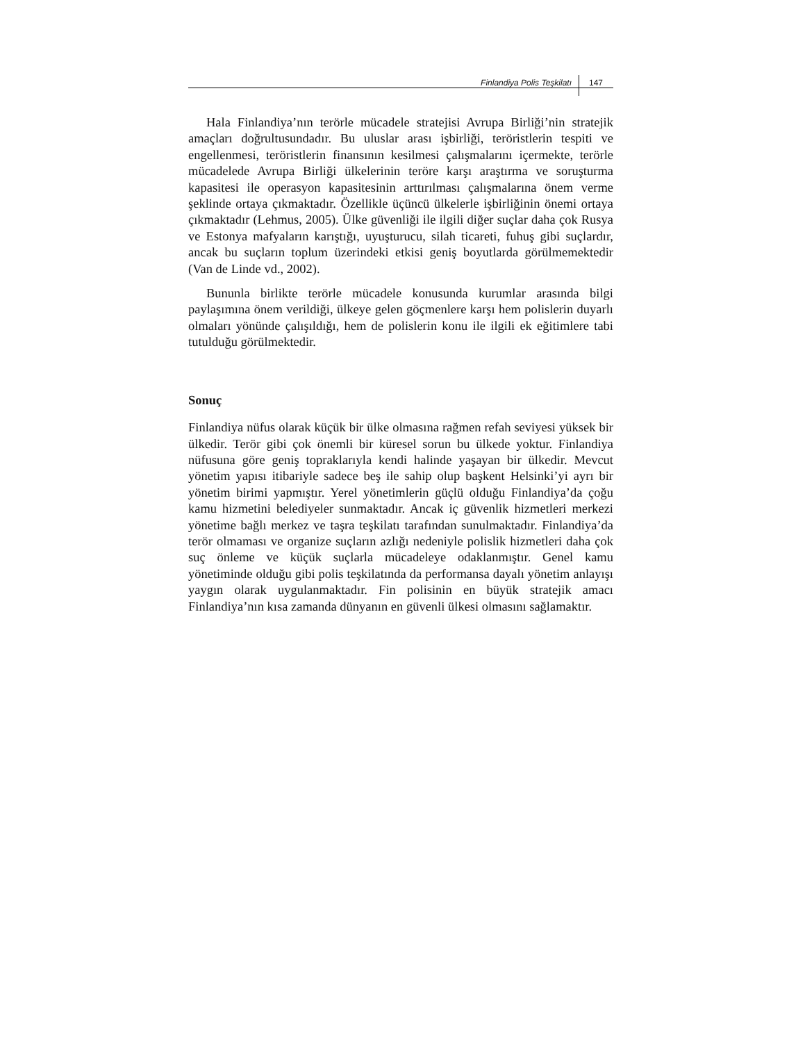Finlandiya Polis Teşkilatı 147
Hala Finlandiya’nın terörle mücadele stratejisi Avrupa Birliği’nin stratejik amaçları doğrultusundadır. Bu uluslar arası işbirliği, teröristlerin tespiti ve engellenmesi, teröristlerin finansının kesilmesi çalışmalarını içermekte, terörle mücadelede Avrupa Birliği ülkelerinin teröre karşı araştırma ve soruşturma kapasitesi ile operasyon kapasitesinin arttırılması çalışmalarına önem verme şeklinde ortaya çıkmaktadır. Özellikle üçüncü ülkelerle işbirliğinin önemi ortaya çıkmaktadır (Lehmus, 2005). Ülke güvenliği ile ilgili diğer suçlar daha çok Rusya ve Estonya mafyaların karıştığı, uyuşturucu, silah ticareti, fuhuş gibi suçlardır, ancak bu suçların toplum üzerindeki etkisi geniş boyutlarda görülmemektedir (Van de Linde vd., 2002).
Bununla birlikte terörle mücadele konusunda kurumlar arasında bilgi paylaşımına önem verildiği, ülkeye gelen göçmenlere karşı hem polislerin duyarlı olmaları yönünde çalışıldığı, hem de polislerin konu ile ilgili ek eğitimlere tabi tutulduğu görülmektedir.
Sonuç
Finlandiya nüfus olarak küçük bir ülke olmasına rağmen refah seviyesi yüksek bir ülkedir. Terör gibi çok önemli bir küresel sorun bu ülkede yoktur. Finlandiya nüfusuna göre geniş topraklarıyla kendi halinde yaşayan bir ülkedir. Mevcut yönetim yapısı itibariyle sadece beş ile sahip olup başkent Helsinki’yi ayrı bir yönetim birimi yapmıştır. Yerel yönetimlerin güçlü olduğu Finlandiya’da çoğu kamu hizmetini belediyeler sunmaktadır. Ancak iç güvenlik hizmetleri merkezi yönetime bağlı merkez ve taşra teşkilatı tarafından sunulmaktadır. Finlandiya’da terör olmaması ve organize suçların azlığı nedeniyle polislik hizmetleri daha çok suç önleme ve küçük suçlarla mücadeleye odaklanmıştır. Genel kamu yönetiminde olduğu gibi polis teşkilatında da performansa dayalı yönetim anlayışı yaygın olarak uygulanmaktadır. Fin polisinin en büyük stratejik amacı Finlandiya’nın kısa zamanda dünyanın en güvenli ülkesi olmasını sağlamaktır.